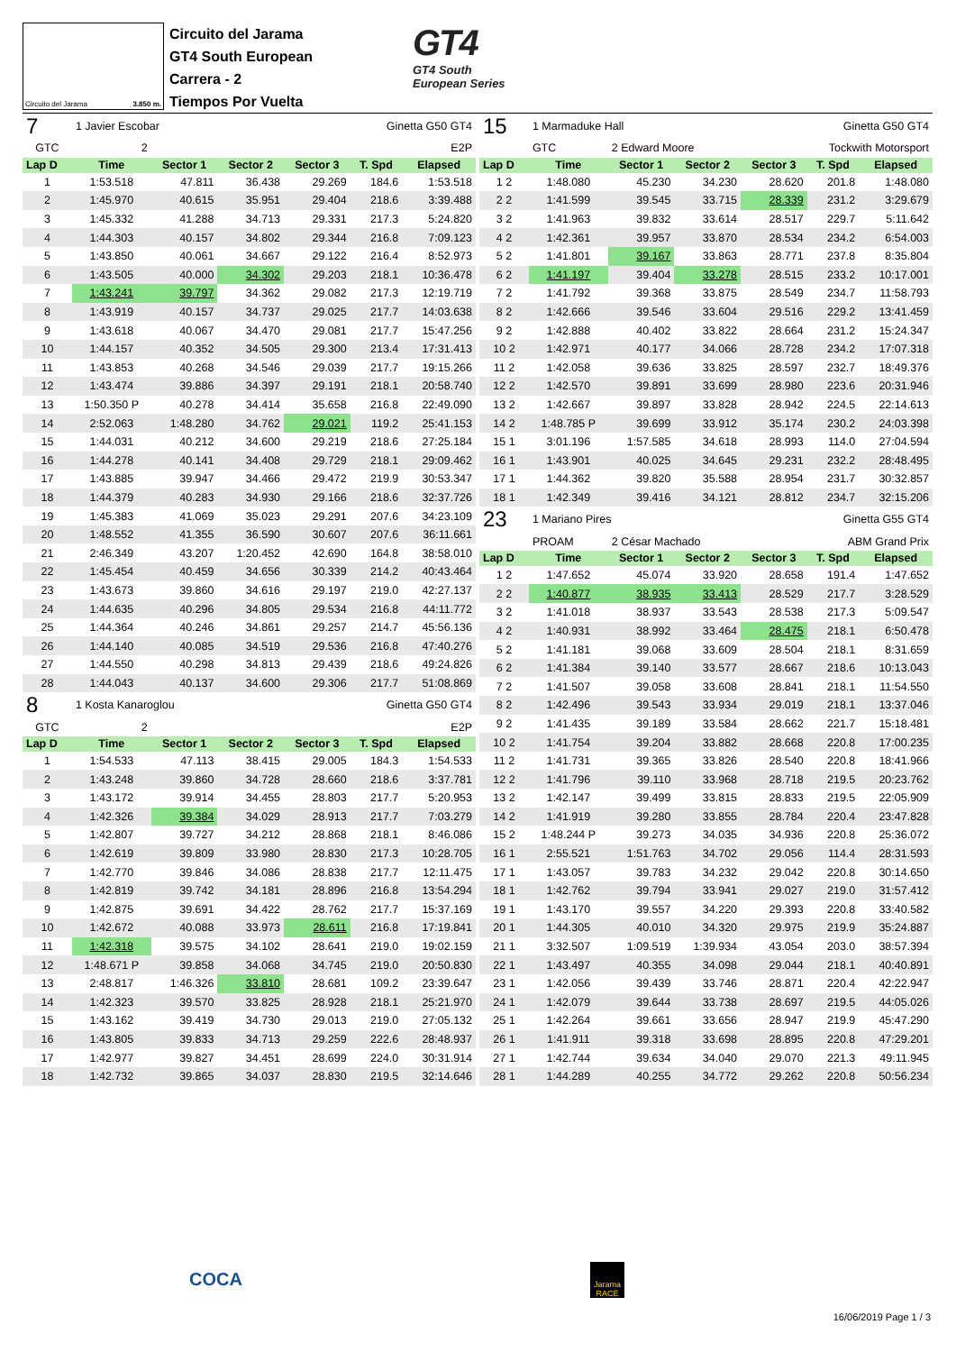Circuito del Jarama 3.850 m.
Circuito del Jarama
GT4 South European
Carrera - 2
Tiempos Por Vuelta
GT4
GT4 South
European Series
| 7 | 1 Javier Escobar | | | Ginetta G50 GT4 | | |
| GTC | 2 | E2P | | | | |
| Lap D | Time | Sector 1 | Sector 2 | Sector 3 | T. Spd | Elapsed |
| 1 | 1:53.518 | 47.811 | 36.438 | 29.269 | 184.6 | 1:53.518 |
| 2 | 1:45.970 | 40.615 | 35.951 | 29.404 | 218.6 | 3:39.488 |
| 3 | 1:45.332 | 41.288 | 34.713 | 29.331 | 217.3 | 5:24.820 |
| 4 | 1:44.303 | 40.157 | 34.802 | 29.344 | 216.8 | 7:09.123 |
| 5 | 1:43.850 | 40.061 | 34.667 | 29.122 | 216.4 | 8:52.973 |
| 6 | 1:43.505 | 40.000 | 34.302 | 29.203 | 218.1 | 10:36.478 |
| 7 | 1:43.241 | 39.797 | 34.362 | 29.082 | 217.3 | 12:19.719 |
| 8 | 1:43.919 | 40.157 | 34.737 | 29.025 | 217.7 | 14:03.638 |
| 9 | 1:43.618 | 40.067 | 34.470 | 29.081 | 217.7 | 15:47.256 |
| 10 | 1:44.157 | 40.352 | 34.505 | 29.300 | 213.4 | 17:31.413 |
| 11 | 1:43.853 | 40.268 | 34.546 | 29.039 | 217.7 | 19:15.266 |
| 12 | 1:43.474 | 39.886 | 34.397 | 29.191 | 218.1 | 20:58.740 |
| 13 | 1:50.350 P | 40.278 | 34.414 | 35.658 | 216.8 | 22:49.090 |
| 14 | 2:52.063 | 1:48.280 | 34.762 | 29.021 | 119.2 | 25:41.153 |
| 15 | 1:44.031 | 40.212 | 34.600 | 29.219 | 218.6 | 27:25.184 |
| 16 | 1:44.278 | 40.141 | 34.408 | 29.729 | 218.1 | 29:09.462 |
| 17 | 1:43.885 | 39.947 | 34.466 | 29.472 | 219.9 | 30:53.347 |
| 18 | 1:44.379 | 40.283 | 34.930 | 29.166 | 218.6 | 32:37.726 |
| 19 | 1:45.383 | 41.069 | 35.023 | 29.291 | 207.6 | 34:23.109 |
| 20 | 1:48.552 | 41.355 | 36.590 | 30.607 | 207.6 | 36:11.661 |
| 21 | 2:46.349 | 43.207 | 1:20.452 | 42.690 | 164.8 | 38:58.010 |
| 22 | 1:45.454 | 40.459 | 34.656 | 30.339 | 214.2 | 40:43.464 |
| 23 | 1:43.673 | 39.860 | 34.616 | 29.197 | 219.0 | 42:27.137 |
| 24 | 1:44.635 | 40.296 | 34.805 | 29.534 | 216.8 | 44:11.772 |
| 25 | 1:44.364 | 40.246 | 34.861 | 29.257 | 214.7 | 45:56.136 |
| 26 | 1:44.140 | 40.085 | 34.519 | 29.536 | 216.8 | 47:40.276 |
| 27 | 1:44.550 | 40.298 | 34.813 | 29.439 | 218.6 | 49:24.826 |
| 28 | 1:44.043 | 40.137 | 34.600 | 29.306 | 217.7 | 51:08.869 |
| 8 | 1 Kosta Kanaroglou | | | Ginetta G50 GT4 | | |
| GTC | 2 | E2P | | | | |
| Lap D | Time | Sector 1 | Sector 2 | Sector 3 | T. Spd | Elapsed |
| 1 | 1:54.533 | 47.113 | 38.415 | 29.005 | 184.3 | 1:54.533 |
| 2 | 1:43.248 | 39.860 | 34.728 | 28.660 | 218.6 | 3:37.781 |
| 3 | 1:43.172 | 39.914 | 34.455 | 28.803 | 217.7 | 5:20.953 |
| 4 | 1:42.326 | 39.384 | 34.029 | 28.913 | 217.7 | 7:03.279 |
| 5 | 1:42.807 | 39.727 | 34.212 | 28.868 | 218.1 | 8:46.086 |
| 6 | 1:42.619 | 39.809 | 33.980 | 28.830 | 217.3 | 10:28.705 |
| 7 | 1:42.770 | 39.846 | 34.086 | 28.838 | 217.7 | 12:11.475 |
| 8 | 1:42.819 | 39.742 | 34.181 | 28.896 | 216.8 | 13:54.294 |
| 9 | 1:42.875 | 39.691 | 34.422 | 28.762 | 217.7 | 15:37.169 |
| 10 | 1:42.672 | 40.088 | 33.973 | 28.611 | 216.8 | 17:19.841 |
| 11 | 1:42.318 | 39.575 | 34.102 | 28.641 | 219.0 | 19:02.159 |
| 12 | 1:48.671 P | 39.858 | 34.068 | 34.745 | 219.0 | 20:50.830 |
| 13 | 2:48.817 | 1:46.326 | 33.810 | 28.681 | 109.2 | 23:39.647 |
| 14 | 1:42.323 | 39.570 | 33.825 | 28.928 | 218.1 | 25:21.970 |
| 15 | 1:43.162 | 39.419 | 34.730 | 29.013 | 219.0 | 27:05.132 |
| 16 | 1:43.805 | 39.833 | 34.713 | 29.259 | 222.6 | 28:48.937 |
| 17 | 1:42.977 | 39.827 | 34.451 | 28.699 | 224.0 | 30:31.914 |
| 18 | 1:42.732 | 39.865 | 34.037 | 28.830 | 219.5 | 32:14.646 |
| 15 | 1 Marmaduke Hall | | | Ginetta G50 GT4 | | |
| | GTC | 2 Edward Moore | | Tockwith Motorsport | | |
| Lap D | Time | Sector 1 | Sector 2 | Sector 3 | T. Spd | Elapsed |
| 1 2 | 1:48.080 | 45.230 | 34.230 | 28.620 | 201.8 | 1:48.080 |
| 2 2 | 1:41.599 | 39.545 | 33.715 | 28.339 | 231.2 | 3:29.679 |
| 3 2 | 1:41.963 | 39.832 | 33.614 | 28.517 | 229.7 | 5:11.642 |
| 4 2 | 1:42.361 | 39.957 | 33.870 | 28.534 | 234.2 | 6:54.003 |
| 5 2 | 1:41.801 | 39.167 | 33.863 | 28.771 | 237.8 | 8:35.804 |
| 6 2 | 1:41.197 | 39.404 | 33.278 | 28.515 | 233.2 | 10:17.001 |
| 7 2 | 1:41.792 | 39.368 | 33.875 | 28.549 | 234.7 | 11:58.793 |
| 8 2 | 1:42.666 | 39.546 | 33.604 | 29.516 | 229.2 | 13:41.459 |
| 9 2 | 1:42.888 | 40.402 | 33.822 | 28.664 | 231.2 | 15:24.347 |
| 10 2 | 1:42.971 | 40.177 | 34.066 | 28.728 | 234.2 | 17:07.318 |
| 11 2 | 1:42.058 | 39.636 | 33.825 | 28.597 | 232.7 | 18:49.376 |
| 12 2 | 1:42.570 | 39.891 | 33.699 | 28.980 | 223.6 | 20:31.946 |
| 13 2 | 1:42.667 | 39.897 | 33.828 | 28.942 | 224.5 | 22:14.613 |
| 14 2 | 1:48.785 P | 39.699 | 33.912 | 35.174 | 230.2 | 24:03.398 |
| 15 1 | 3:01.196 | 1:57.585 | 34.618 | 28.993 | 114.0 | 27:04.594 |
| 16 1 | 1:43.901 | 40.025 | 34.645 | 29.231 | 232.2 | 28:48.495 |
| 17 1 | 1:44.362 | 39.820 | 35.588 | 28.954 | 231.7 | 30:32.857 |
| 18 1 | 1:42.349 | 39.416 | 34.121 | 28.812 | 234.7 | 32:15.206 |
| 23 | 1 Mariano Pires | | | Ginetta G55 GT4 | | |
| | PROAM | 2 César Machado | | ABM Grand Prix | | |
| Lap D | Time | Sector 1 | Sector 2 | Sector 3 | T. Spd | Elapsed |
| 1 2 | 1:47.652 | 45.074 | 33.920 | 28.658 | 191.4 | 1:47.652 |
| 2 2 | 1:40.877 | 38.935 | 33.413 | 28.529 | 217.7 | 3:28.529 |
| 3 2 | 1:41.018 | 38.937 | 33.543 | 28.538 | 217.3 | 5:09.547 |
| 4 2 | 1:40.931 | 38.992 | 33.464 | 28.475 | 218.1 | 6:50.478 |
| 5 2 | 1:41.181 | 39.068 | 33.609 | 28.504 | 218.1 | 8:31.659 |
| 6 2 | 1:41.384 | 39.140 | 33.577 | 28.667 | 218.6 | 10:13.043 |
| 7 2 | 1:41.507 | 39.058 | 33.608 | 28.841 | 218.1 | 11:54.550 |
| 8 2 | 1:42.496 | 39.543 | 33.934 | 29.019 | 218.1 | 13:37.046 |
| 9 2 | 1:41.435 | 39.189 | 33.584 | 28.662 | 221.7 | 15:18.481 |
| 10 2 | 1:41.754 | 39.204 | 33.882 | 28.668 | 220.8 | 17:00.235 |
| 11 2 | 1:41.731 | 39.365 | 33.826 | 28.540 | 220.8 | 18:41.966 |
| 12 2 | 1:41.796 | 39.110 | 33.968 | 28.718 | 219.5 | 20:23.762 |
| 13 2 | 1:42.147 | 39.499 | 33.815 | 28.833 | 219.5 | 22:05.909 |
| 14 2 | 1:41.919 | 39.280 | 33.855 | 28.784 | 220.4 | 23:47.828 |
| 15 2 | 1:48.244 P | 39.273 | 34.035 | 34.936 | 220.8 | 25:36.072 |
| 16 1 | 2:55.521 | 1:51.763 | 34.702 | 29.056 | 114.4 | 28:31.593 |
| 17 1 | 1:43.057 | 39.783 | 34.232 | 29.042 | 220.8 | 30:14.650 |
| 18 1 | 1:42.762 | 39.794 | 33.941 | 29.027 | 219.0 | 31:57.412 |
| 19 1 | 1:43.170 | 39.557 | 34.220 | 29.393 | 220.8 | 33:40.582 |
| 20 1 | 1:44.305 | 40.010 | 34.320 | 29.975 | 219.9 | 35:24.887 |
| 21 1 | 3:32.507 | 1:09.519 | 1:39.934 | 43.054 | 203.0 | 38:57.394 |
| 22 1 | 1:43.497 | 40.355 | 34.098 | 29.044 | 218.1 | 40:40.891 |
| 23 1 | 1:42.056 | 39.439 | 33.746 | 28.871 | 220.4 | 42:22.947 |
| 24 1 | 1:42.079 | 39.644 | 33.738 | 28.697 | 219.5 | 44:05.026 |
| 25 1 | 1:42.264 | 39.661 | 33.656 | 28.947 | 219.9 | 45:47.290 |
| 26 1 | 1:41.911 | 39.318 | 33.698 | 28.895 | 220.8 | 47:29.201 |
| 27 1 | 1:42.744 | 39.634 | 34.040 | 29.070 | 221.3 | 49:11.945 |
| 28 1 | 1:44.289 | 40.255 | 34.772 | 29.262 | 220.8 | 50:56.234 |
COCA
Jarama RACE
16/06/2019 Page 1 / 3